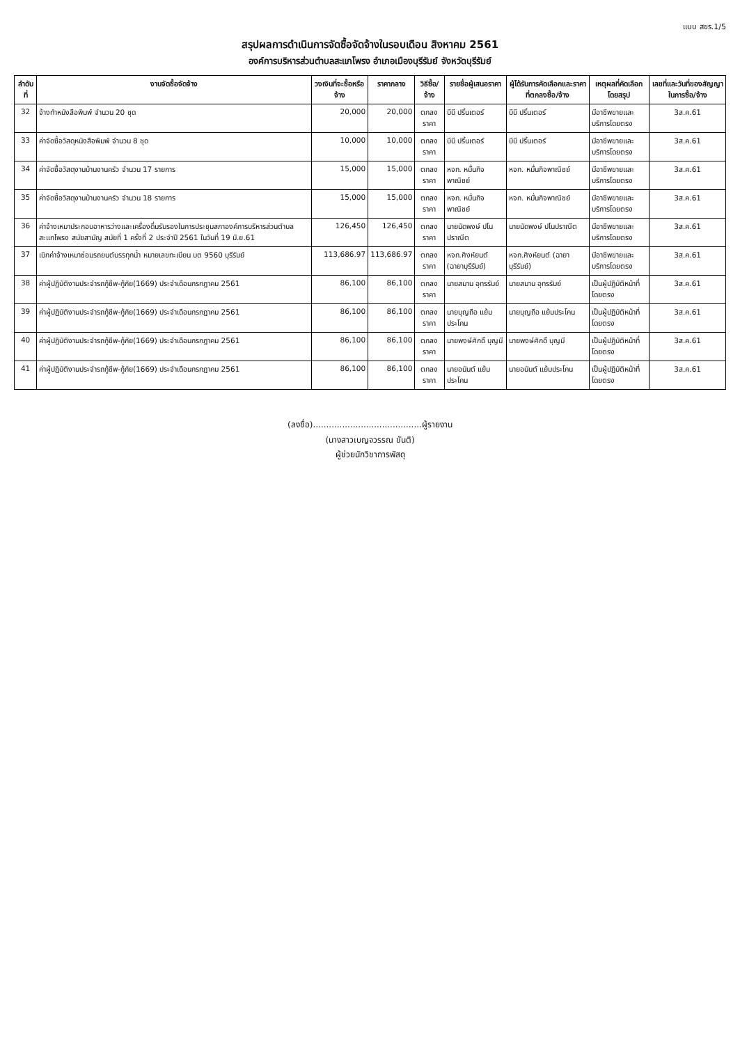แบบ สขร.1/5
สรุปผลการดำเนินการจัดซื้อจัดจ้างในรอบเดือน สิงหาคม 2561
องค์การบริหารส่วนตำบลสะแกโพรง อำเภอเมืองบุรีรัมย์ จังหวัดบุรีรัมย์
| ลำดับที่ | งานจัดซื้อจัดจ้าง | วงเงินที่จะซื้อหรือจ้าง | ราคากลาง | วิธีซื้อ/จ้าง | รายชื่อผู้เสนอราคา | ผู้ได้รับการคัดเลือกและราคาที่ตกลงซื้อ/จ้าง | เหตุผลที่คัดเลือกโดยสรุป | เลขที่และวันที่ของสัญญาในการซื้อ/จ้าง |
| --- | --- | --- | --- | --- | --- | --- | --- | --- |
| 32 | จ้างทำหนังสือพิมพ์ จำนวน 20 ชุด | 20,000 | 20,000 | ตกลงราคา | บีบี ปริ้นเตอร์ | บีบี ปริ้นเตอร์ | มีอาชีพขายและบริการโดยตรง | 3ส.ค.61 |
| 33 | ค่าจัดซื้อวัสดุหนังสือพิมพ์ จำนวน 8 ชุด | 10,000 | 10,000 | ตกลงราคา | บีบี ปริ้นเตอร์ | บีบี ปริ้นเตอร์ | มีอาชีพขายและบริการโดยตรง | 3ส.ค.61 |
| 34 | ค่าจัดซื้อวัสดุงานบ้านงานครัว จำนวน 17 รายการ | 15,000 | 15,000 | ตกลงราคา | หจก. หมื่นกิจพาณิชย์ | หจก. หมื่นกิจพาณิชย์ | มีอาชีพขายและบริการโดยตรง | 3ส.ค.61 |
| 35 | ค่าจัดซื้อวัสดุงานบ้านงานครัว จำนวน 18 รายการ | 15,000 | 15,000 | ตกลงราคา | หจก. หมื่นกิจพาณิชย์ | หจก. หมื่นกิจพาณิชย์ | มีอาชีพขายและบริการโดยตรง | 3ส.ค.61 |
| 36 | ค่าจ้างเหมาประกอบอาหารว่างและเครื่องดื่มรับรองในการประชุมสภาองค์การบริหารส่วนตำบลสะแกโพรง สมัยสามัญ สมัยที่ 1 ครั้งที่ 2 ประจำปี 2561 ในวันที่ 19 มิ.ย.61 | 126,450 | 126,450 | ตกลงราคา | นายนัดพงษ์ ปโนปราณีต | นายนัดพงษ์ ปโนปราณีต | มีอาชีพขายและบริการโดยตรง | 3ส.ค.61 |
| 37 | เบิกค่าจ้างเหมาซ่อมรถยนต์บรรทุกน้ำ หมายเลขทะเบียน บต 9560 บุรีรัมย์ | 113,686.97 | 113,686.97 | ตกลงราคา | หจก.ศิงห์ยนต์ (ฉายาบุรีรัมย์) | หจก.ศิงห์ยนต์ (ฉายาบุรีรัมย์) | มีอาชีพขายและบริการโดยตรง | 3ส.ค.61 |
| 38 | ค่าผู้ปฏิบัติงานประจำรถกู้ชีพ-กู้ภัย(1669) ประจำเดือนกรกฎาคม 2561 | 86,100 | 86,100 | ตกลงราคา | นายสมาน อุทรรัมย์ | นายสมาน อุทรรัมย์ | เป็นผู้ปฏิบัติหน้าที่โดยตรง | 3ส.ค.61 |
| 39 | ค่าผู้ปฏิบัติงานประจำรถกู้ชีพ-กู้ภัย(1669) ประจำเดือนกรกฎาคม 2561 | 86,100 | 86,100 | ตกลงราคา | นายบุญถือ แย้มประโคน | นายบุญถือ แย้มประโคน | เป็นผู้ปฏิบัติหน้าที่โดยตรง | 3ส.ค.61 |
| 40 | ค่าผู้ปฏิบัติงานประจำรถกู้ชีพ-กู้ภัย(1669) ประจำเดือนกรกฎาคม 2561 | 86,100 | 86,100 | ตกลงราคา | นายพงษ์ศักดิ์ บุญมี | นายพงษ์ศักดิ์ บุญมี | เป็นผู้ปฏิบัติหน้าที่โดยตรง | 3ส.ค.61 |
| 41 | ค่าผู้ปฏิบัติงานประจำรถกู้ชีพ-กู้ภัย(1669) ประจำเดือนกรกฎาคม 2561 | 86,100 | 86,100 | ตกลงราคา | นายอนันต์ แย้มประโคน | นายอนันต์ แย้มประโคน | เป็นผู้ปฏิบัติหน้าที่โดยตรง | 3ส.ค.61 |
(ลงชื่อ).........................................ผู้รายงาน
(นางสาวเบญจวรรณ ขันติ)
ผู้ช่วยนักวิชาการพัสดุ